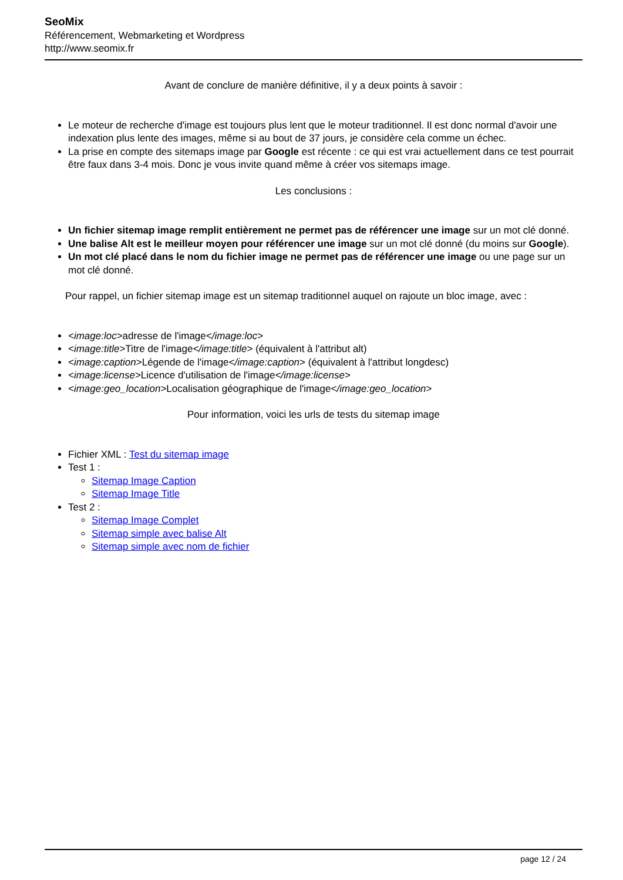SeoMix
Référencement, Webmarketing et Wordpress
http://www.seomix.fr
Avant de conclure de manière définitive, il y a deux points à savoir :
Le moteur de recherche d'image est toujours plus lent que le moteur traditionnel. Il est donc normal d'avoir une indexation plus lente des images, même si au bout de 37 jours, je considère cela comme un échec.
La prise en compte des sitemaps image par Google est récente : ce qui est vrai actuellement dans ce test pourrait être faux dans 3-4 mois. Donc je vous invite quand même à créer vos sitemaps image.
Les conclusions :
Un fichier sitemap image remplit entièrement ne permet pas de référencer une image sur un mot clé donné.
Une balise Alt est le meilleur moyen pour référencer une image sur un mot clé donné (du moins sur Google).
Un mot clé placé dans le nom du fichier image ne permet pas de référencer une image ou une page sur un mot clé donné.
Pour rappel, un fichier sitemap image est un sitemap traditionnel auquel on rajoute un bloc image, avec :
<image:loc>adresse de l'image</image:loc>
<image:title>Titre de l'image</image:title> (équivalent à l'attribut alt)
<image:caption>Légende de l'image</image:caption> (équivalent à l'attribut longdesc)
<image:license>Licence d'utilisation de l'image</image:license>
<image:geo_location>Localisation géographique de l'image</image:geo_location>
Pour information, voici les urls de tests du sitemap image
Fichier XML : Test du sitemap image
Test 1 :
Sitemap Image Caption
Sitemap Image Title
Test 2 :
Sitemap Image Complet
Sitemap simple avec balise Alt
Sitemap simple avec nom de fichier
page 12 / 24